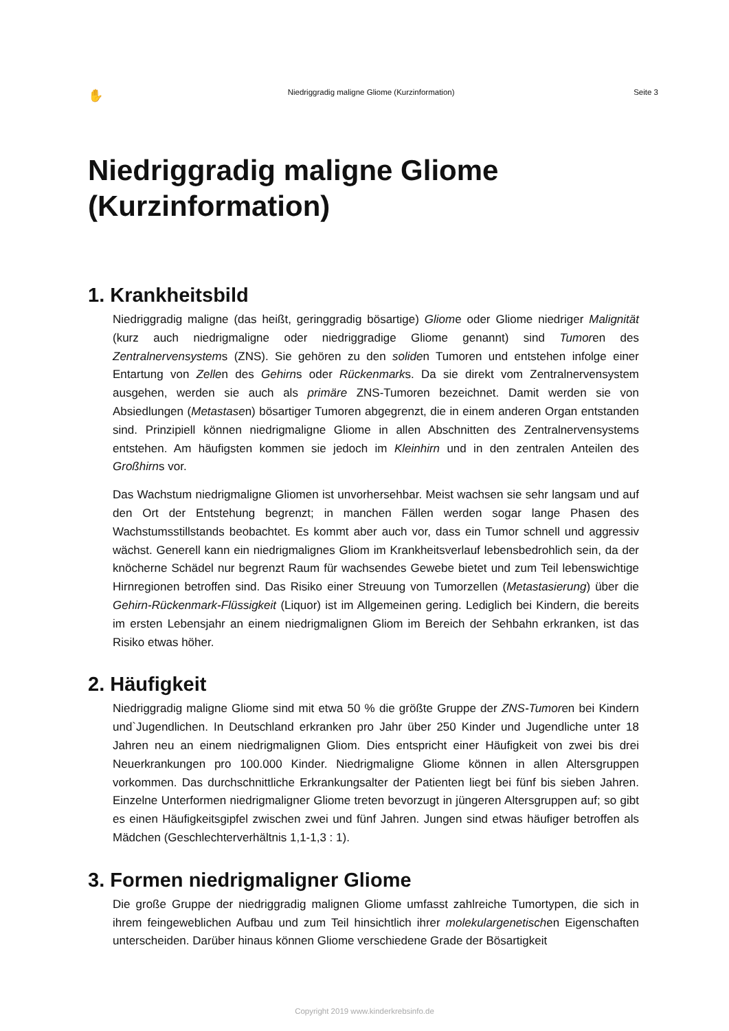✋ Niedriggradig maligne Gliome (Kurzinformation) Seite 3
Niedriggradig maligne Gliome
(Kurzinformation)
1. Krankheitsbild
Niedriggradig maligne (das heißt, geringgradig bösartige) Gliome oder Gliome niedriger Malignität (kurz auch niedrigmaligne oder niedriggradige Gliome genannt) sind Tumoren des Zentralnervensystems (ZNS). Sie gehören zu den soliden Tumoren und entstehen infolge einer Entartung von Zellen des Gehirns oder Rückenmarks. Da sie direkt vom Zentralnervensystem ausgehen, werden sie auch als primäre ZNS-Tumoren bezeichnet. Damit werden sie von Absiedlungen (Metastasen) bösartiger Tumoren abgegrenzt, die in einem anderen Organ entstanden sind. Prinzipiell können niedrigmaligne Gliome in allen Abschnitten des Zentralnervensystems entstehen. Am häufigsten kommen sie jedoch im Kleinhirn und in den zentralen Anteilen des Großhirns vor.
Das Wachstum niedrigmaligne Gliomen ist unvorhersehbar. Meist wachsen sie sehr langsam und auf den Ort der Entstehung begrenzt; in manchen Fällen werden sogar lange Phasen des Wachstumsstillstands beobachtet. Es kommt aber auch vor, dass ein Tumor schnell und aggressiv wächst. Generell kann ein niedrigmalignes Gliom im Krankheitsverlauf lebensbedrohlich sein, da der knöcherne Schädel nur begrenzt Raum für wachsendes Gewebe bietet und zum Teil lebenswichtige Hirnregionen betroffen sind. Das Risiko einer Streuung von Tumorzellen (Metastasierung) über die Gehirn-Rückenmark-Flüssigkeit (Liquor) ist im Allgemeinen gering. Lediglich bei Kindern, die bereits im ersten Lebensjahr an einem niedrigmalignen Gliom im Bereich der Sehbahn erkranken, ist das Risiko etwas höher.
2. Häufigkeit
Niedriggradig maligne Gliome sind mit etwa 50 % die größte Gruppe der ZNS-Tumoren bei Kindern und`Jugendlichen. In Deutschland erkranken pro Jahr über 250 Kinder und Jugendliche unter 18 Jahren neu an einem niedrigmalignen Gliom. Dies entspricht einer Häufigkeit von zwei bis drei Neuerkrankungen pro 100.000 Kinder. Niedrigmaligne Gliome können in allen Altersgruppen vorkommen. Das durchschnittliche Erkrankungsalter der Patienten liegt bei fünf bis sieben Jahren. Einzelne Unterformen niedrigmaligner Gliome treten bevorzugt in jüngeren Altersgruppen auf; so gibt es einen Häufigkeitsgipfel zwischen zwei und fünf Jahren. Jungen sind etwas häufiger betroffen als Mädchen (Geschlechterverhältnis 1,1-1,3 : 1).
3. Formen niedrigmaligner Gliome
Die große Gruppe der niedriggradig malignen Gliome umfasst zahlreiche Tumortypen, die sich in ihrem feingeweblichen Aufbau und zum Teil hinsichtlich ihrer molekulargenetischen Eigenschaften unterscheiden. Darüber hinaus können Gliome verschiedene Grade der Bösartigkeit
Copyright 2019 www.kinderkrebsinfo.de